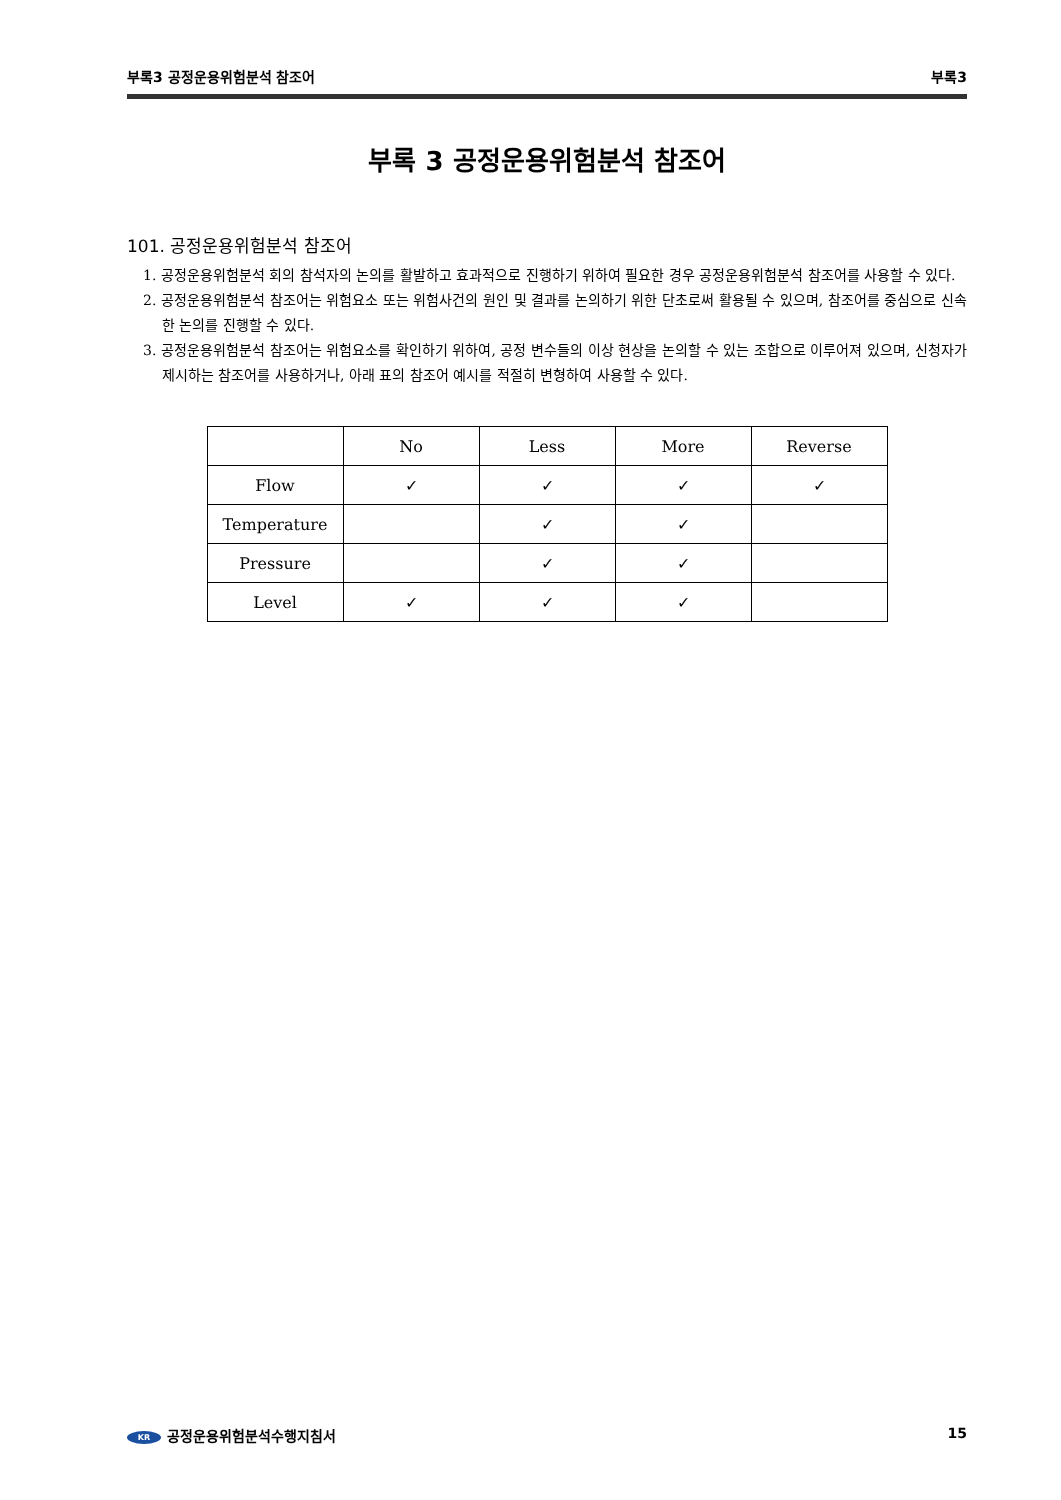부록3 공정운용위험분석 참조어 부록3
부록 3 공정운용위험분석 참조어
101. 공정운용위험분석 참조어
1. 공정운용위험분석 회의 참석자의 논의를 활발하고 효과적으로 진행하기 위하여 필요한 경우 공정운용위험분석 참조어를 사용할 수 있다.
2. 공정운용위험분석 참조어는 위험요소 또는 위험사건의 원인 및 결과를 논의하기 위한 단초로써 활용될 수 있으며, 참조어를 중심으로 신속한 논의를 진행할 수 있다.
3. 공정운용위험분석 참조어는 위험요소를 확인하기 위하여, 공정 변수들의 이상 현상을 논의할 수 있는 조합으로 이루어져 있으며, 신청자가 제시하는 참조어를 사용하거나, 아래 표의 참조어 예시를 적절히 변형하여 사용할 수 있다.
| | No | Less | More | Reverse |
| --- | --- | --- | --- | --- |
| Flow | ✓ | ✓ | ✓ | ✓ |
| Temperature | | ✓ | ✓ | |
| Pressure | | ✓ | ✓ | |
| Level | ✓ | ✓ | ✓ | |
KR 공정운용위험분석수행지침서 15